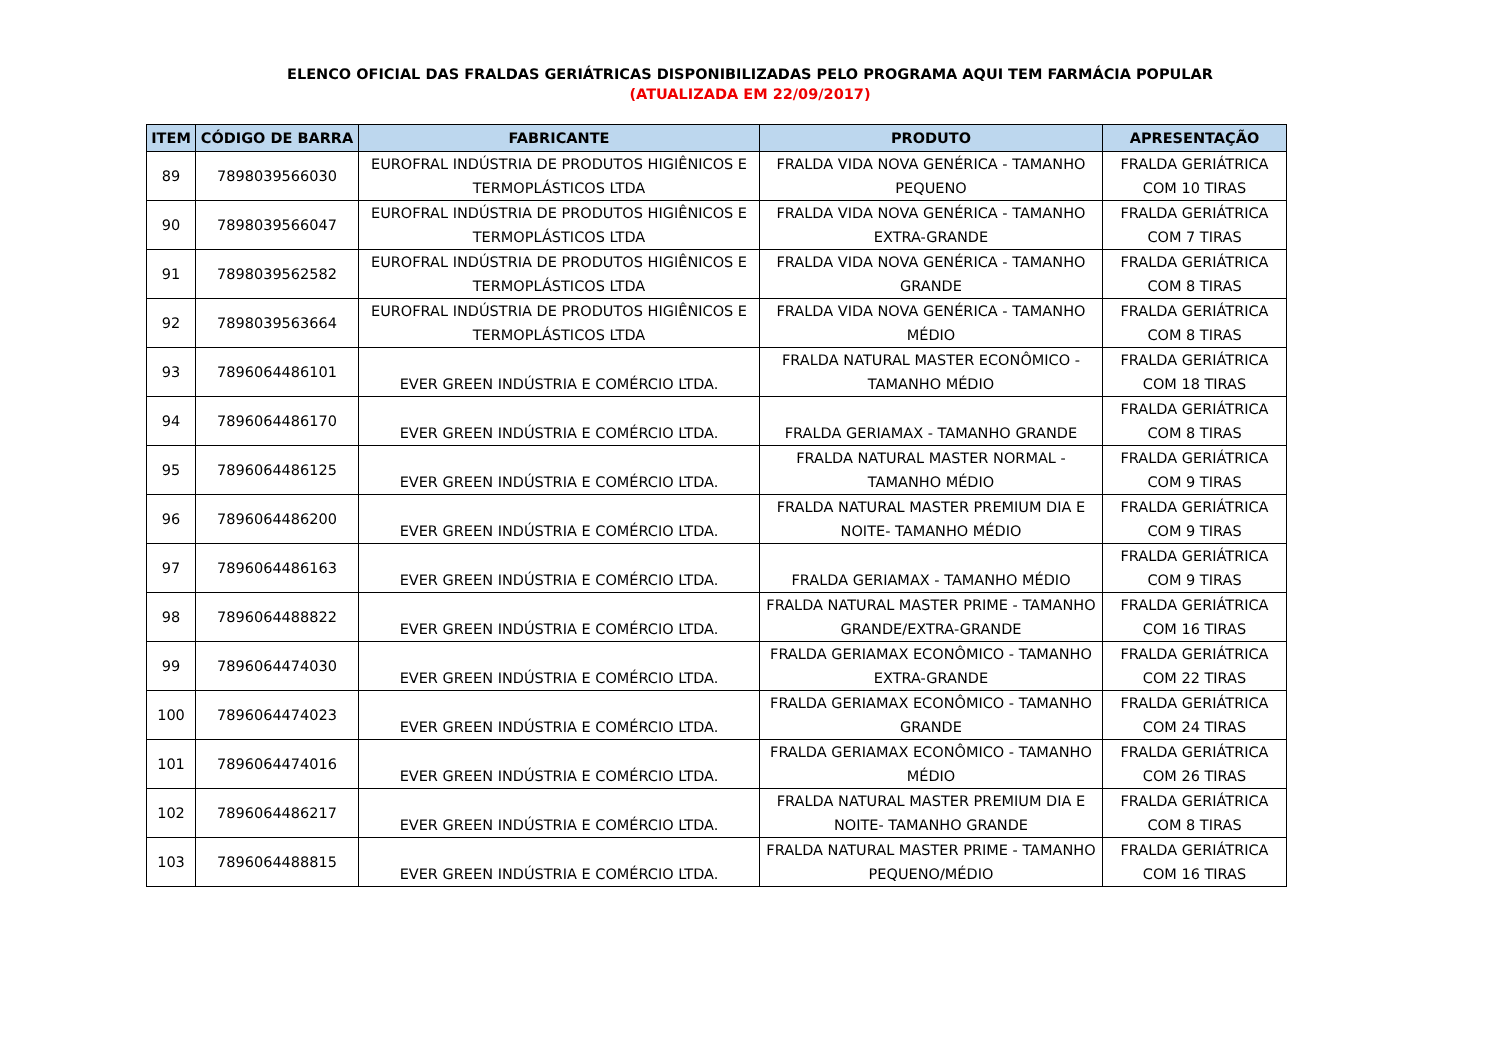ELENCO OFICIAL DAS FRALDAS GERIÁTRICAS DISPONIBILIZADAS PELO PROGRAMA AQUI TEM FARMÁCIA POPULAR
(ATUALIZADA EM 22/09/2017)
| ITEM | CÓDIGO DE BARRA | FABRICANTE | PRODUTO | APRESENTAÇÃO |
| --- | --- | --- | --- | --- |
| 89 | 7898039566030 | EUROFRAL INDÚSTRIA DE PRODUTOS HIGIÊNICOS E TERMOPLÁSTICOS LTDA | FRALDA VIDA NOVA GENÉRICA - TAMANHO PEQUENO | FRALDA GERIÁTRICA COM 10 TIRAS |
| 90 | 7898039566047 | EUROFRAL INDÚSTRIA DE PRODUTOS HIGIÊNICOS E TERMOPLÁSTICOS LTDA | FRALDA VIDA NOVA GENÉRICA - TAMANHO EXTRA-GRANDE | FRALDA GERIÁTRICA COM 7 TIRAS |
| 91 | 7898039562582 | EUROFRAL INDÚSTRIA DE PRODUTOS HIGIÊNICOS E TERMOPLÁSTICOS LTDA | FRALDA VIDA NOVA GENÉRICA - TAMANHO GRANDE | FRALDA GERIÁTRICA COM 8 TIRAS |
| 92 | 7898039563664 | EUROFRAL INDÚSTRIA DE PRODUTOS HIGIÊNICOS E TERMOPLÁSTICOS LTDA | FRALDA VIDA NOVA GENÉRICA - TAMANHO MÉDIO | FRALDA GERIÁTRICA COM 8 TIRAS |
| 93 | 7896064486101 | EVER GREEN INDÚSTRIA E COMÉRCIO LTDA. | FRALDA NATURAL MASTER ECONÔMICO - TAMANHO MÉDIO | FRALDA GERIÁTRICA COM 18 TIRAS |
| 94 | 7896064486170 | EVER GREEN INDÚSTRIA E COMÉRCIO LTDA. | FRALDA GERIAMAX - TAMANHO GRANDE | FRALDA GERIÁTRICA COM 8 TIRAS |
| 95 | 7896064486125 | EVER GREEN INDÚSTRIA E COMÉRCIO LTDA. | FRALDA NATURAL MASTER NORMAL - TAMANHO MÉDIO | FRALDA GERIÁTRICA COM 9 TIRAS |
| 96 | 7896064486200 | EVER GREEN INDÚSTRIA E COMÉRCIO LTDA. | FRALDA NATURAL MASTER PREMIUM DIA E NOITE- TAMANHO MÉDIO | FRALDA GERIÁTRICA COM 9 TIRAS |
| 97 | 7896064486163 | EVER GREEN INDÚSTRIA E COMÉRCIO LTDA. | FRALDA GERIAMAX - TAMANHO MÉDIO | FRALDA GERIÁTRICA COM 9 TIRAS |
| 98 | 7896064488822 | EVER GREEN INDÚSTRIA E COMÉRCIO LTDA. | FRALDA NATURAL MASTER PRIME - TAMANHO GRANDE/EXTRA-GRANDE | FRALDA GERIÁTRICA COM 16 TIRAS |
| 99 | 7896064474030 | EVER GREEN INDÚSTRIA E COMÉRCIO LTDA. | FRALDA GERIAMAX ECONÔMICO - TAMANHO EXTRA-GRANDE | FRALDA GERIÁTRICA COM 22 TIRAS |
| 100 | 7896064474023 | EVER GREEN INDÚSTRIA E COMÉRCIO LTDA. | FRALDA GERIAMAX ECONÔMICO - TAMANHO GRANDE | FRALDA GERIÁTRICA COM 24 TIRAS |
| 101 | 7896064474016 | EVER GREEN INDÚSTRIA E COMÉRCIO LTDA. | FRALDA GERIAMAX ECONÔMICO - TAMANHO MÉDIO | FRALDA GERIÁTRICA COM 26 TIRAS |
| 102 | 7896064486217 | EVER GREEN INDÚSTRIA E COMÉRCIO LTDA. | FRALDA NATURAL MASTER PREMIUM DIA E NOITE- TAMANHO GRANDE | FRALDA GERIÁTRICA COM 8 TIRAS |
| 103 | 7896064488815 | EVER GREEN INDÚSTRIA E COMÉRCIO LTDA. | FRALDA NATURAL MASTER PRIME - TAMANHO PEQUENO/MÉDIO | FRALDA GERIÁTRICA COM 16 TIRAS |